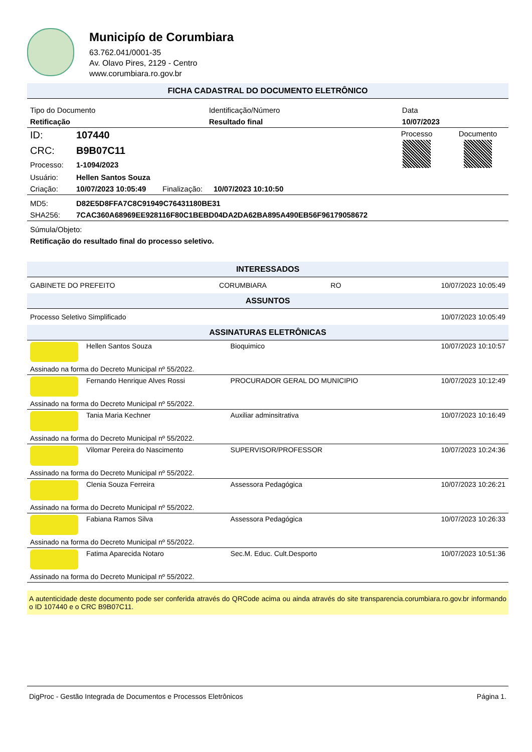Municipío de Corumbiara
63.762.041/0001-35
Av. Olavo Pires, 2129 - Centro
www.corumbiara.ro.gov.br
FICHA CADASTRAL DO DOCUMENTO ELETRÔNICO
| Tipo do Documento | Identificação/Número | Data |
| Retificação | Resultado final | 10/07/2023 |
| ID: | 107440 | | | Processo | Documento |
| CRC: | B9B07C11 | | | | |
| Processo: | 1-1094/2023 | | | | |
| Usuário: | Hellen Santos Souza | | | | |
| Criação: | 10/07/2023 10:05:49 | Finalização: | 10/07/2023 10:10:50 | | |
| MD5: | D82E5D8FFA7C8C91949C76431180BE31 |
| SHA256: | 7CAC360A68969EE928116F80C1BEBD04DA2DA62BA895A490EB56F96179058672 |
Súmula/Objeto:
Retificação do resultado final do processo seletivo.
INTERESSADOS
| GABINETE DO PREFEITO | CORUMBIARA | RO | 10/07/2023 10:05:49 |
ASSUNTOS
| Processo Seletivo Simplificado | 10/07/2023 10:05:49 |
ASSINATURAS ELETRÔNICAS
| | Hellen Santos Souza | Bioquimico | 10/07/2023 10:10:57 |
| Assinado na forma do Decreto Municipal nº 55/2022. | | | |
| | Fernando Henrique Alves Rossi | PROCURADOR GERAL DO MUNICIPIO | 10/07/2023 10:12:49 |
| Assinado na forma do Decreto Municipal nº 55/2022. | | | |
| | Tania Maria Kechner | Auxiliar adminsitrativa | 10/07/2023 10:16:49 |
| Assinado na forma do Decreto Municipal nº 55/2022. | | | |
| | Vilomar Pereira do Nascimento | SUPERVISOR/PROFESSOR | 10/07/2023 10:24:36 |
| Assinado na forma do Decreto Municipal nº 55/2022. | | | |
| | Clenia Souza Ferreira | Assessora Pedagógica | 10/07/2023 10:26:21 |
| Assinado na forma do Decreto Municipal nº 55/2022. | | | |
| | Fabiana Ramos Silva | Assessora Pedagógica | 10/07/2023 10:26:33 |
| Assinado na forma do Decreto Municipal nº 55/2022. | | | |
| | Fatima Aparecida Notaro | Sec.M. Educ. Cult.Desporto | 10/07/2023 10:51:36 |
| Assinado na forma do Decreto Municipal nº 55/2022. | | | |
A autenticidade deste documento pode ser conferida através do QRCode acima ou ainda através do site transparencia.corumbiara.ro.gov.br informando o ID 107440 e o CRC B9B07C11.
DigProc - Gestão Integrada de Documentos e Processos Eletrônicos Página 1.